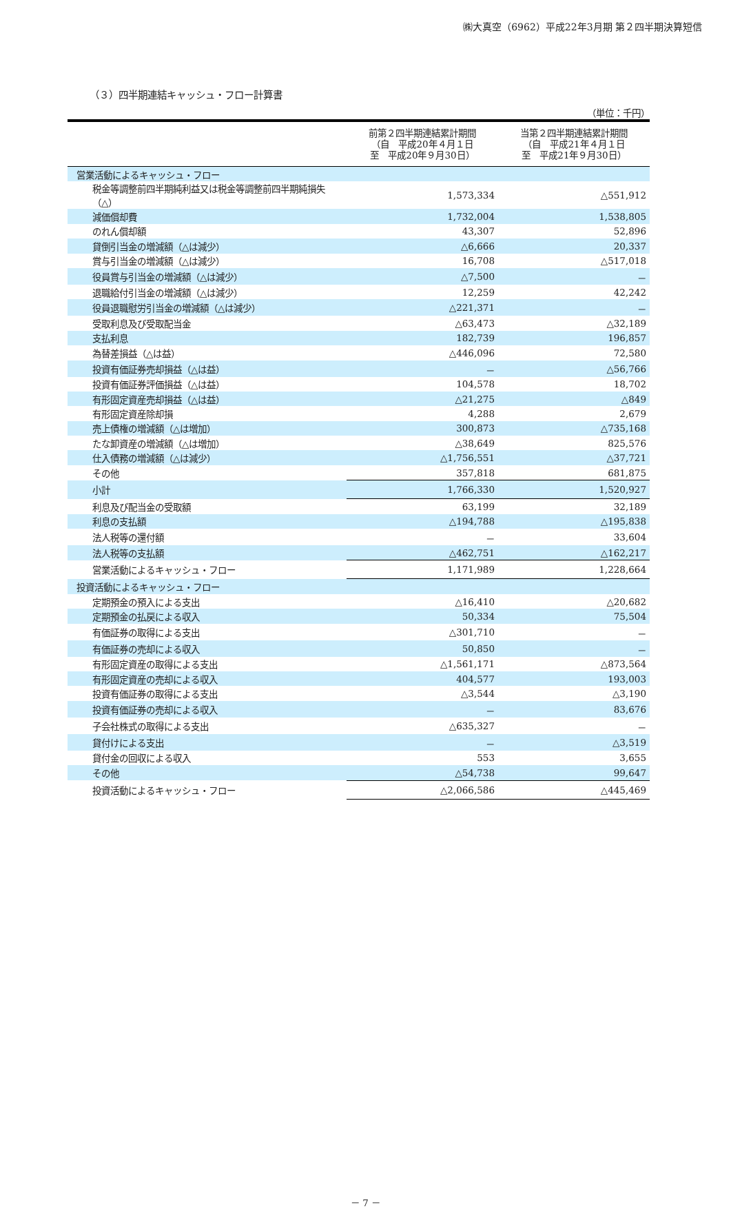㈱大真空（6962）平成22年3月期 第２四半期決算短信
（３）四半期連結キャッシュ・フロー計算書
（単位：千円）
| | 前第２四半期連結累計期間 （自 平成20年４月１日 至 平成20年９月30日） | 当第２四半期連結累計期間 （自 平成21年４月１日 至 平成21年９月30日） |
| --- | --- | --- |
| 営業活動によるキャッシュ・フロー | | |
| 税金等調整前四半期純利益又は税金等調整前四半期純損失（△） | 1,573,334 | △551,912 |
| 減価償却費 | 1,732,004 | 1,538,805 |
| のれん償却額 | 43,307 | 52,896 |
| 貸倒引当金の増減額（△は減少） | △6,666 | 20,337 |
| 賞与引当金の増減額（△は減少） | 16,708 | △517,018 |
| 役員賞与引当金の増減額（△は減少） | △7,500 | － |
| 退職給付引当金の増減額（△は減少） | 12,259 | 42,242 |
| 役員退職慰労引当金の増減額（△は減少） | △221,371 | － |
| 受取利息及び受取配当金 | △63,473 | △32,189 |
| 支払利息 | 182,739 | 196,857 |
| 為替差損益（△は益） | △446,096 | 72,580 |
| 投資有価証券売却損益（△は益） | － | △56,766 |
| 投資有価証券評価損益（△は益） | 104,578 | 18,702 |
| 有形固定資産売却損益（△は益） | △21,275 | △849 |
| 有形固定資産除却損 | 4,288 | 2,679 |
| 売上債権の増減額（△は増加） | 300,873 | △735,168 |
| たな卸資産の増減額（△は増加） | △38,649 | 825,576 |
| 仕入債務の増減額（△は減少） | △1,756,551 | △37,721 |
| その他 | 357,818 | 681,875 |
| 小計 | 1,766,330 | 1,520,927 |
| 利息及び配当金の受取額 | 63,199 | 32,189 |
| 利息の支払額 | △194,788 | △195,838 |
| 法人税等の還付額 | － | 33,604 |
| 法人税等の支払額 | △462,751 | △162,217 |
| 営業活動によるキャッシュ・フロー | 1,171,989 | 1,228,664 |
| 投資活動によるキャッシュ・フロー | | |
| 定期預金の預入による支出 | △16,410 | △20,682 |
| 定期預金の払戻による収入 | 50,334 | 75,504 |
| 有価証券の取得による支出 | △301,710 | － |
| 有価証券の売却による収入 | 50,850 | － |
| 有形固定資産の取得による支出 | △1,561,171 | △873,564 |
| 有形固定資産の売却による収入 | 404,577 | 193,003 |
| 投資有価証券の取得による支出 | △3,544 | △3,190 |
| 投資有価証券の売却による収入 | － | 83,676 |
| 子会社株式の取得による支出 | △635,327 | － |
| 貸付けによる支出 | － | △3,519 |
| 貸付金の回収による収入 | 553 | 3,655 |
| その他 | △54,738 | 99,647 |
| 投資活動によるキャッシュ・フロー | △2,066,586 | △445,469 |
－ 7 －